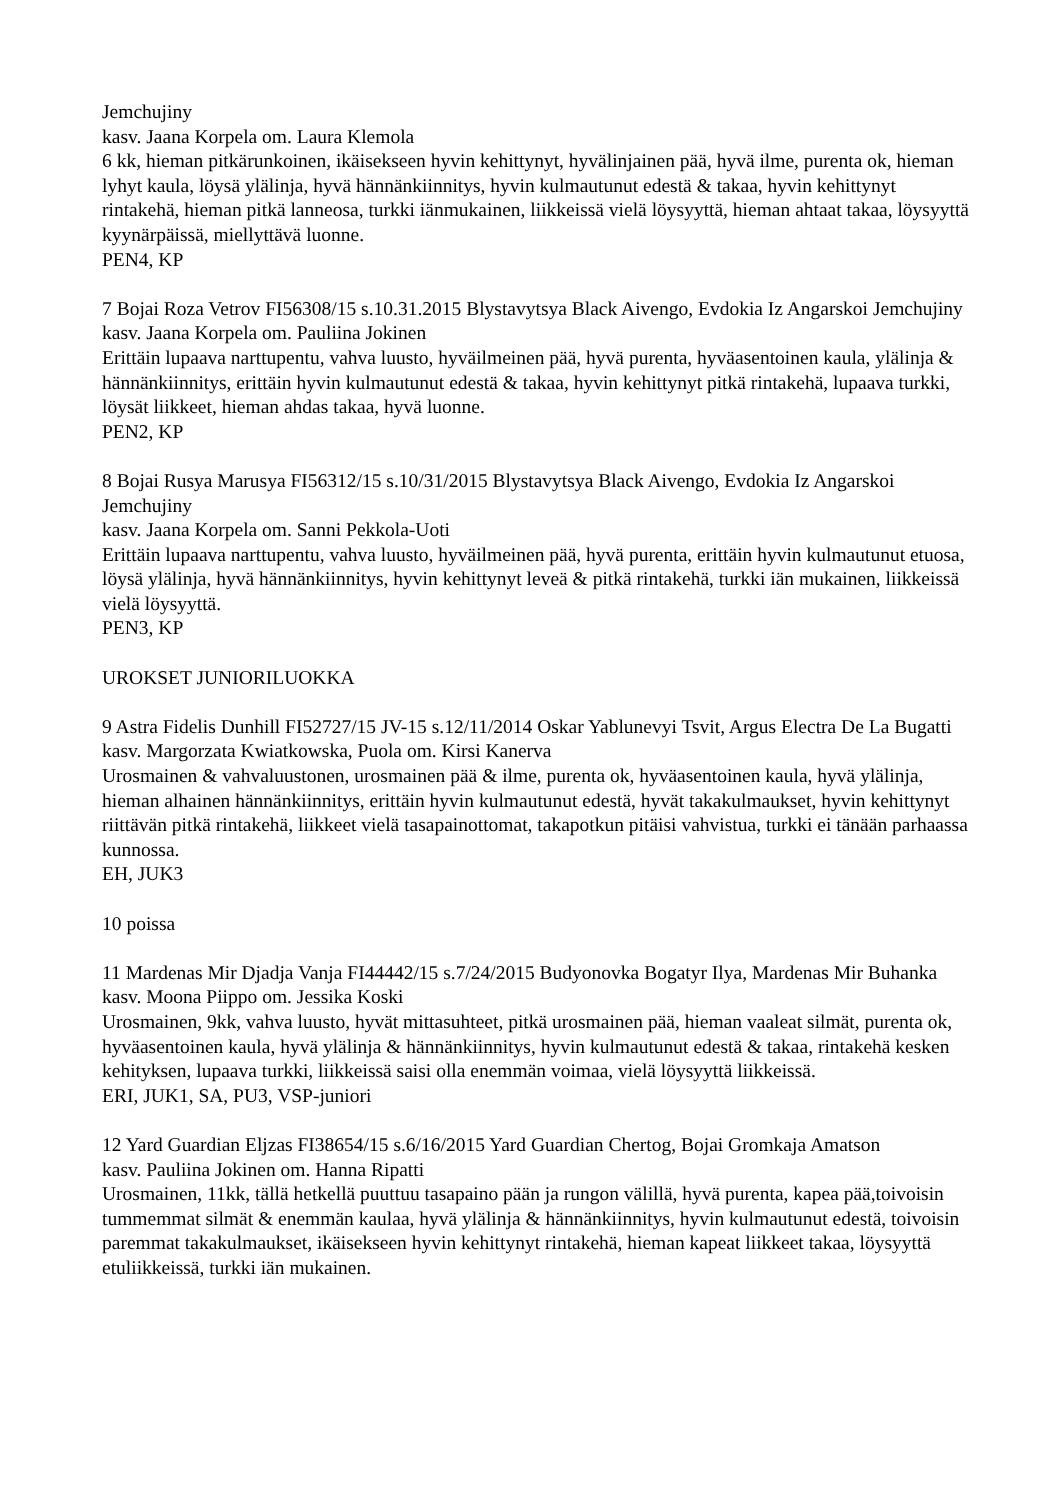Jemchujiny
kasv. Jaana Korpela om. Laura Klemola
6 kk, hieman pitkärunkoinen, ikäisekseen hyvin kehittynyt, hyvälinjainen pää, hyvä ilme, purenta ok, hieman lyhyt kaula, löysä ylälinja, hyvä hännänkiinnitys, hyvin kulmautunut edestä & takaa, hyvin kehittynyt rintakehä, hieman pitkä lanneosa, turkki iänmukainen, liikkeissä vielä löysyyttä, hieman ahtaat takaa, löysyyttä kyynärpäissä, miellyttävä luonne.
PEN4, KP
7 Bojai Roza Vetrov FI56308/15 s.10.31.2015 Blystavytsya Black Aivengo, Evdokia Iz Angarskoi Jemchujiny
kasv. Jaana Korpela om. Pauliina Jokinen
Erittäin lupaava narttupentu, vahva luusto, hyväilmeinen pää, hyvä purenta, hyväasentoinen kaula, ylälinja & hännänkiinnitys, erittäin hyvin kulmautunut edestä & takaa, hyvin kehittynyt pitkä rintakehä, lupaava turkki, löysät liikkeet, hieman ahdas takaa, hyvä luonne.
PEN2, KP
8 Bojai Rusya Marusya FI56312/15 s.10/31/2015 Blystavytsya Black Aivengo, Evdokia Iz Angarskoi Jemchujiny
kasv. Jaana Korpela om. Sanni Pekkola-Uoti
Erittäin lupaava narttupentu, vahva luusto, hyväilmeinen pää, hyvä purenta, erittäin hyvin kulmautunut etuosa, löysä ylälinja, hyvä hännänkiinnitys, hyvin kehittynyt leveä & pitkä rintakehä, turkki iän mukainen, liikkeissä vielä löysyyttä.
PEN3, KP
UROKSET JUNIORILUOKKA
9 Astra Fidelis Dunhill FI52727/15 JV-15 s.12/11/2014 Oskar Yablunevyi Tsvit, Argus Electra De La Bugatti
kasv. Margorzata Kwiatkowska, Puola om. Kirsi Kanerva
Urosmainen & vahvaluustonen, urosmainen pää & ilme, purenta ok, hyväasentoinen kaula, hyvä ylälinja, hieman alhainen hännänkiinnitys, erittäin hyvin kulmautunut edestä, hyvät takakulmaukset, hyvin kehittynyt riittävän pitkä rintakehä, liikkeet vielä tasapainottomat, takapotkun pitäisi vahvistua, turkki ei tänään parhaassa kunnossa.
EH, JUK3
10 poissa
11 Mardenas Mir Djadja Vanja FI44442/15 s.7/24/2015 Budyonovka Bogatyr Ilya, Mardenas Mir Buhanka
kasv. Moona Piippo om. Jessika Koski
Urosmainen, 9kk, vahva luusto, hyvät mittasuhteet, pitkä urosmainen pää, hieman vaaleat silmät, purenta ok, hyväasentoinen kaula, hyvä ylälinja & hännänkiinnitys, hyvin kulmautunut edestä & takaa, rintakehä kesken kehityksen, lupaava turkki, liikkeissä saisi olla enemmän voimaa, vielä löysyyttä liikkeissä.
ERI, JUK1, SA, PU3, VSP-juniori
12 Yard Guardian Eljzas FI38654/15 s.6/16/2015 Yard Guardian Chertog, Bojai Gromkaja Amatson
kasv. Pauliina Jokinen om. Hanna Ripatti
Urosmainen, 11kk, tällä hetkellä puuttuu tasapaino pään ja rungon välillä, hyvä purenta, kapea pää,toivoisin tummemmat silmät & enemmän kaulaa, hyvä ylälinja & hännänkiinnitys, hyvin kulmautunut edestä, toivoisin paremmat takakulmaukset, ikäisekseen hyvin kehittynyt rintakehä, hieman kapeat liikkeet takaa, löysyyttä etuliikkeissä, turkki iän mukainen.